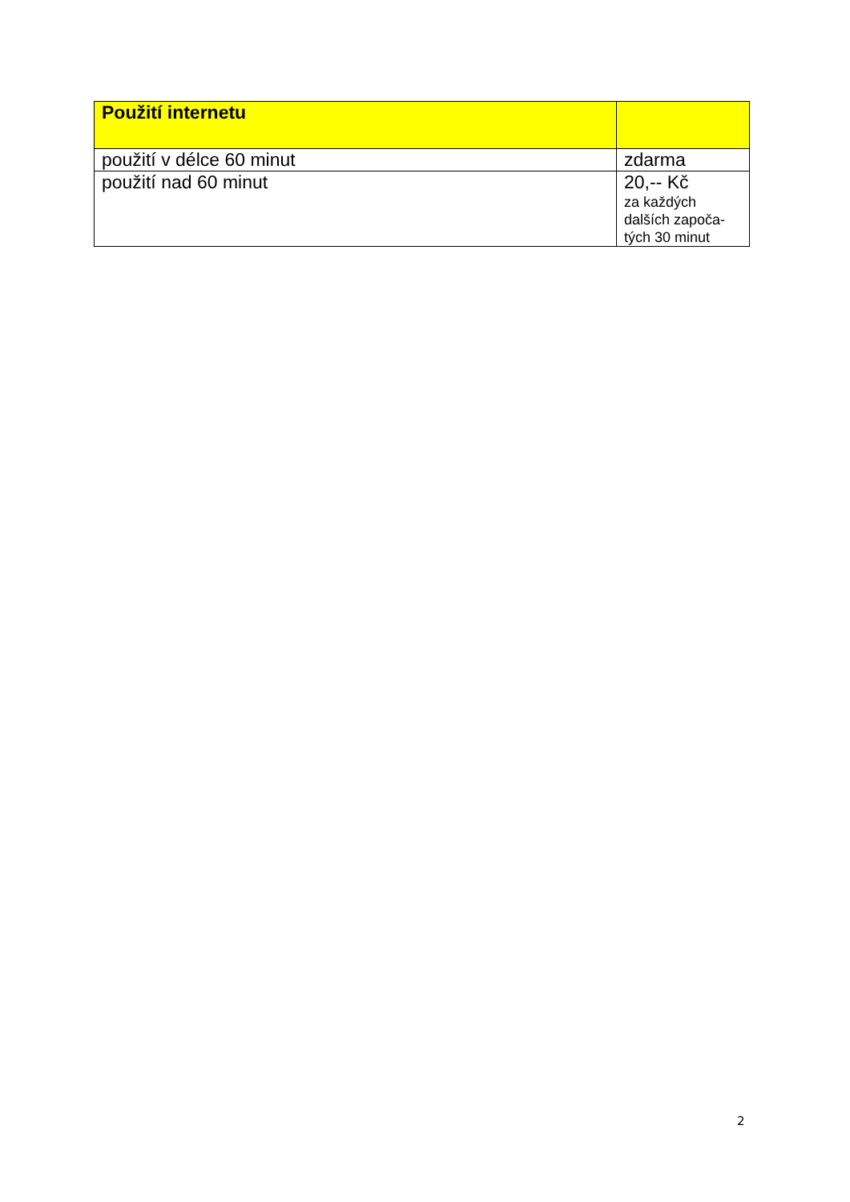| Použití internetu | |
| --- | --- |
| použití v délce 60 minut | zdarma |
| použití nad 60 minut | 20,-- Kč za každých dalších započa- tých 30 minut |
2